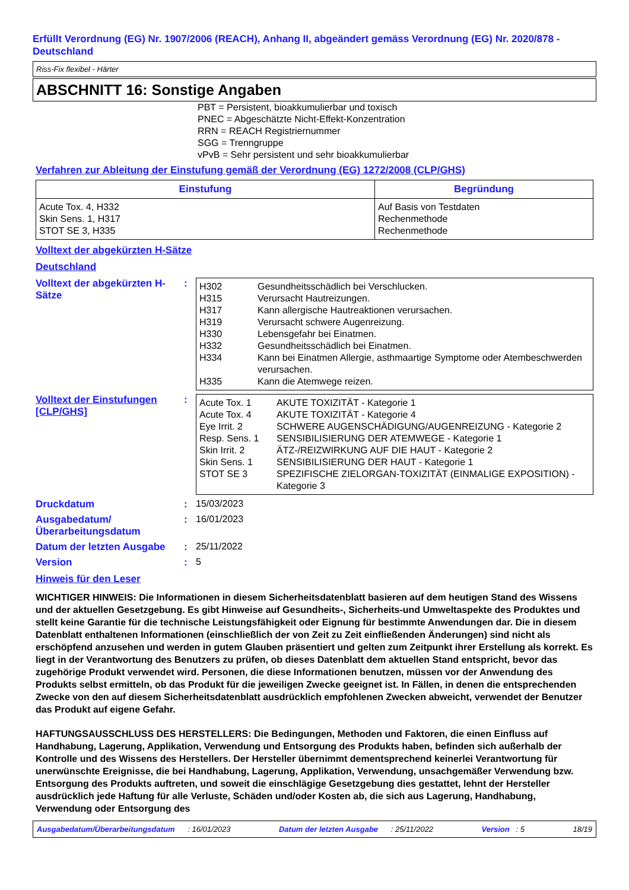Erfüllt Verordnung (EG) Nr. 1907/2006 (REACH), Anhang II, abgeändert gemäss Verordnung (EG) Nr. 2020/878 - Deutschland
Riss-Fix flexibel - Härter
ABSCHNITT 16: Sonstige Angaben
PBT = Persistent, bioakkumulierbar und toxisch
PNEC = Abgeschätzte Nicht-Effekt-Konzentration
RRN = REACH Registriernummer
SGG = Trenngruppe
vPvB = Sehr persistent und sehr bioakkumulierbar
Verfahren zur Ableitung der Einstufung gemäß der Verordnung (EG) 1272/2008 (CLP/GHS)
| Einstufung | Begründung |
| --- | --- |
| Acute Tox. 4, H332 Skin Sens. 1, H317 STOT SE 3, H335 | Auf Basis von Testdaten Rechenmethode Rechenmethode |
Volltext der abgekürzten H-Sätze
Deutschland
Volltext der abgekürzten H-Sätze
:
| H302 | Gesundheitsschädlich bei Verschlucken. |
| H315 | Verursacht Hautreizungen. |
| H317 | Kann allergische Hautreaktionen verursachen. |
| H319 | Verursacht schwere Augenreizung. |
| H330 | Lebensgefahr bei Einatmen. |
| H332 | Gesundheitsschädlich bei Einatmen. |
| H334 | Kann bei Einatmen Allergie, asthmaartige Symptome oder Atembeschwerden verursachen. |
| H335 | Kann die Atemwege reizen. |
Volltext der Einstufungen [CLP/GHS]
:
| Acute Tox. 1 | AKUTE TOXIZITÄT - Kategorie 1 |
| Acute Tox. 4 | AKUTE TOXIZITÄT - Kategorie 4 |
| Eye Irrit. 2 | SCHWERE AUGENSCHÄDIGUNG/AUGENREIZUNG - Kategorie 2 |
| Resp. Sens. 1 | SENSIBILISIERUNG DER ATEMWEGE - Kategorie 1 |
| Skin Irrit. 2 | ÄTZ-/REIZWIRKUNG AUF DIE HAUT - Kategorie 2 |
| Skin Sens. 1 | SENSIBILISIERUNG DER HAUT - Kategorie 1 |
| STOT SE 3 | SPEZIFISCHE ZIELORGAN-TOXIZITÄT (EINMALIGE EXPOSITION) - Kategorie 3 |
Druckdatum : 15/03/2023
Ausgabedatum/ Überarbeitungsdatum
: 16/01/2023
Datum der letzten Ausgabe
: 25/11/2022
Version : 5
Hinweis für den Leser
WICHTIGER HINWEIS: Die Informationen in diesem Sicherheitsdatenblatt basieren auf dem heutigen Stand des Wissens und der aktuellen Gesetzgebung. Es gibt Hinweise auf Gesundheits-, Sicherheits-und Umweltaspekte des Produktes und stellt keine Garantie für die technische Leistungsfähigkeit oder Eignung für bestimmte Anwendungen dar. Die in diesem Datenblatt enthaltenen Informationen (einschließlich der von Zeit zu Zeit einfließenden Änderungen) sind nicht als erschöpfend anzusehen und werden in gutem Glauben präsentiert und gelten zum Zeitpunkt ihrer Erstellung als korrekt. Es liegt in der Verantwortung des Benutzers zu prüfen, ob dieses Datenblatt dem aktuellen Stand entspricht, bevor das zugehörige Produkt verwendet wird. Personen, die diese Informationen benutzen, müssen vor der Anwendung des Produkts selbst ermitteln, ob das Produkt für die jeweiligen Zwecke geeignet ist. In Fällen, in denen die entsprechenden Zwecke von den auf diesem Sicherheitsdatenblatt ausdrücklich empfohlenen Zwecken abweicht, verwendet der Benutzer das Produkt auf eigene Gefahr.
HAFTUNGSAUSSCHLUSS DES HERSTELLERS: Die Bedingungen, Methoden und Faktoren, die einen Einfluss auf Handhabung, Lagerung, Applikation, Verwendung und Entsorgung des Produkts haben, befinden sich außerhalb der Kontrolle und des Wissens des Herstellers. Der Hersteller übernimmt dementsprechend keinerlei Verantwortung für unerwünschte Ereignisse, die bei Handhabung, Lagerung, Applikation, Verwendung, unsachgemäßer Verwendung bzw. Entsorgung des Produkts auftreten, und soweit die einschlägige Gesetzgebung dies gestattet, lehnt der Hersteller ausdrücklich jede Haftung für alle Verluste, Schäden und/oder Kosten ab, die sich aus Lagerung, Handhabung, Verwendung oder Entsorgung des
Ausgabedatum/Überarbeitungsdatum : 16/01/2023 Datum der letzten Ausgabe : 25/11/2022 Version : 5 18/19